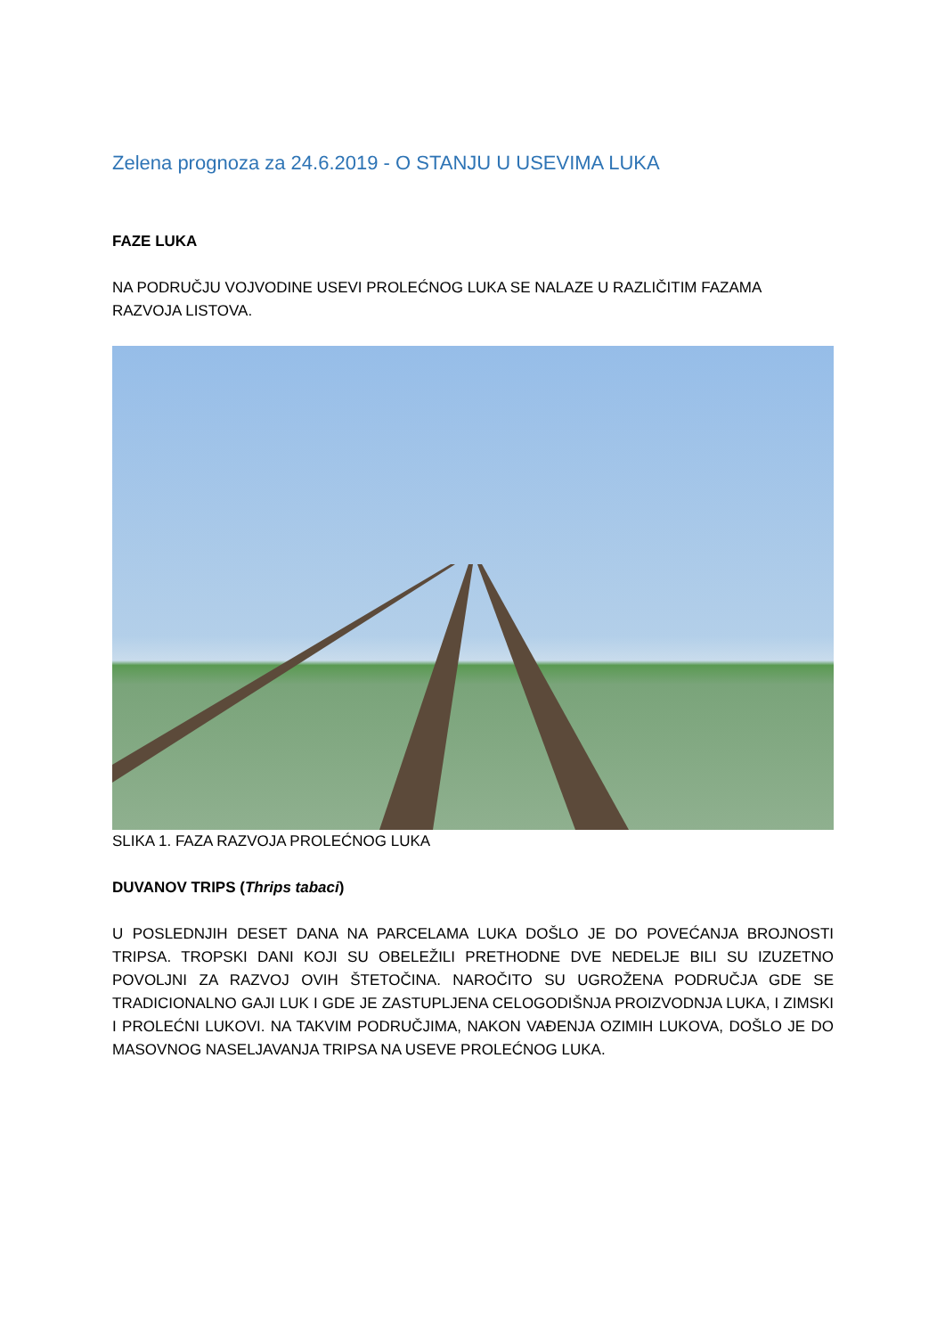Zelena prognoza za 24.6.2019 - O STANJU U USEVIMA LUKA
FAZE LUKA
NA PODRUČJU VOJVODINE USEVI PROLEĆNOG LUKA SE NALAZE U RAZLIČITIM FAZAMA RAZVOJA LISTOVA.
SLIKA 1. FAZA RAZVOJA PROLEĆNOG LUKA
DUVANOV TRIPS (Thrips tabaci)
U POSLEDNJIH DESET DANA NA PARCELAMA LUKA DOŠLO JE DO POVEĆANJA BROJNOSTI TRIPSA. TROPSKI DANI KOJI SU OBELEŽILI PRETHODNE DVE NEDELJE BILI SU IZUZETNO POVOLJNI ZA RAZVOJ OVIH ŠTETOČINA. NAROČITO SU UGROŽENA PODRUČJA GDE SE TRADICIONALNO GAJI LUK I GDE JE ZASTUPLJENA CELOGODIŠNJA PROIZVODNJA LUKA, I ZIMSKI I PROLEĆNI LUKOVI. NA TAKVIM PODRUČJIMA, NAKON VAĐENJA OZIMIH LUKOVA, DOŠLO JE DO MASOVNOG NASELJAVANJA TRIPSA NA USEVE PROLEĆNOG LUKA.